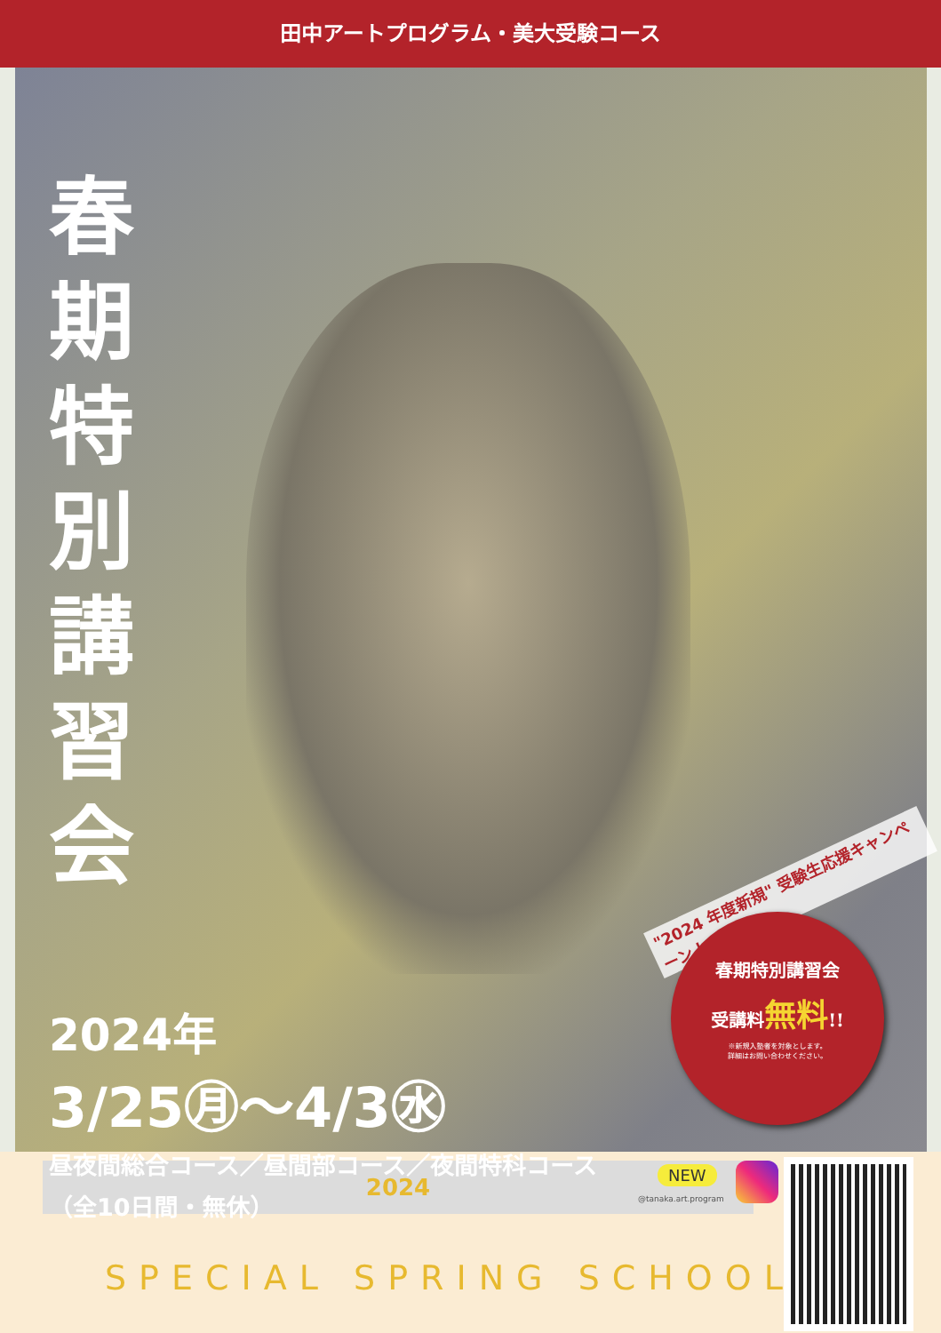田中アートプログラム・美大受験コース
春期特別講習会
"2024 年度新規" 受験生応援キャンペーン！！
春期特別講習会
受講料無料!!
※新規入塾者を対象とします。
詳細はお問い合わせください。
2024年
3/25㊊～4/3㊌
昼夜間総合コース／昼間部コース／夜間特科コース
（全10日間・無休）
2024 NEW
@tanaka.art.program
SPECIAL SPRING SCHOOL